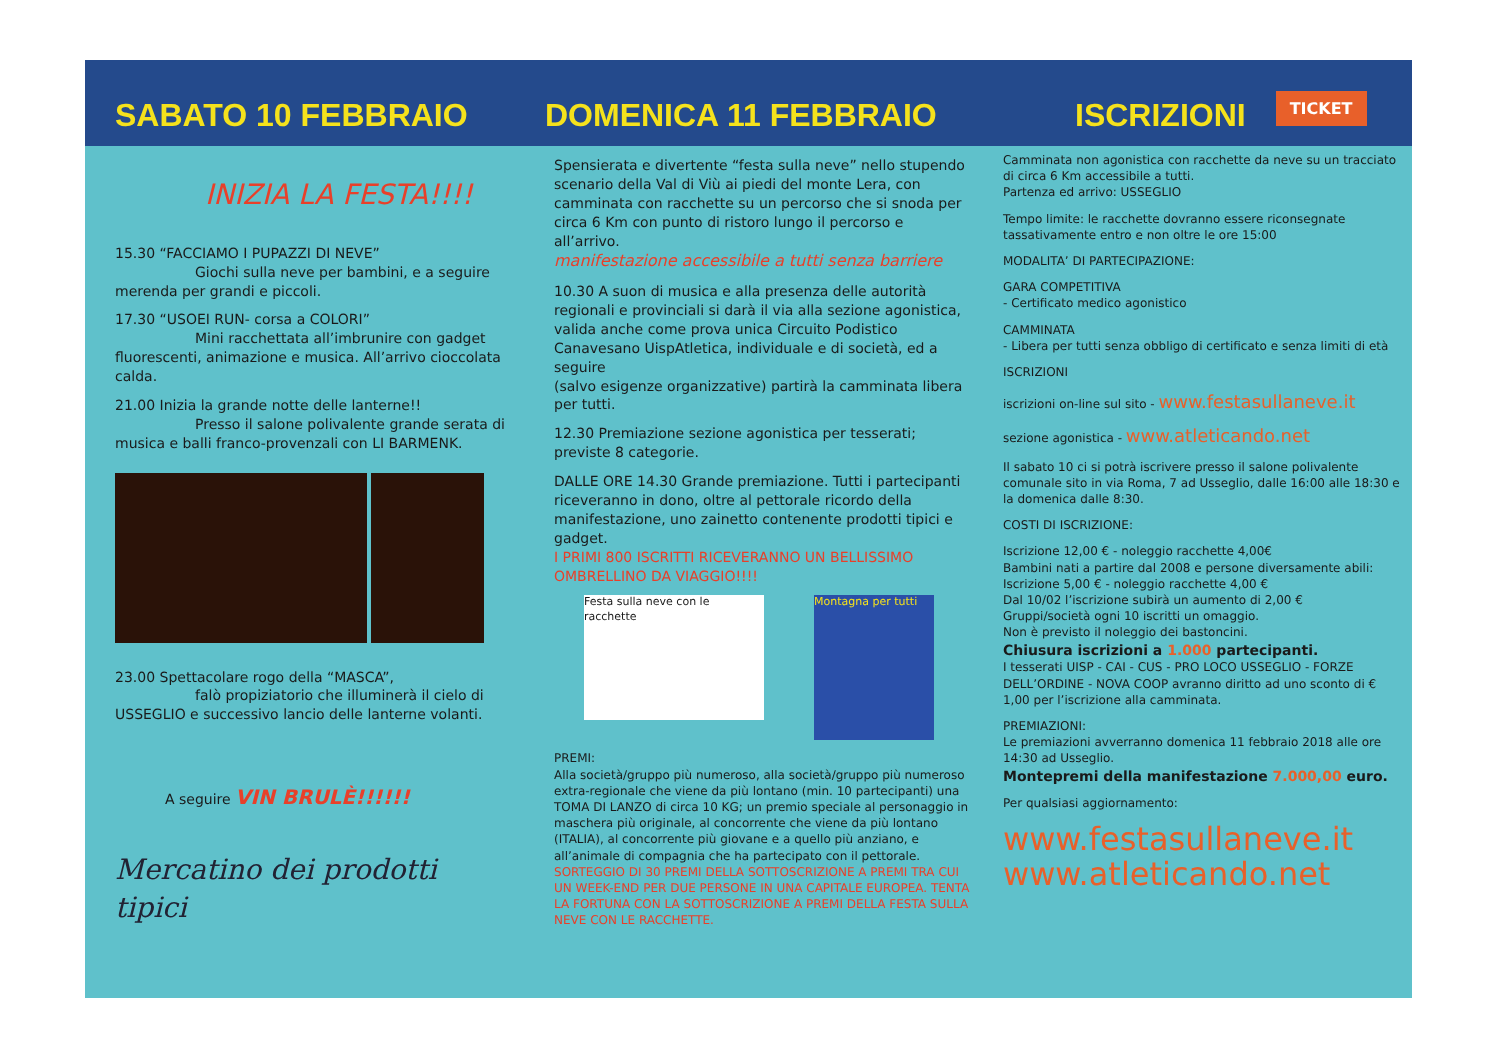SABATO 10 FEBBRAIO
DOMENICA 11 FEBBRAIO
ISCRIZIONI
TICKET
INIZIA LA FESTA!!!!
15.30 “FACCIAMO I PUPAZZI DI NEVE”
Giochi sulla neve per bambini, e a seguire merenda per grandi e piccoli.
17.30 “USOEI RUN- corsa a COLORI”
Mini racchettata all’imbrunire con gadget fluorescenti, animazione e musica. All’arrivo cioccolata calda.
21.00 Inizia la grande notte delle lanterne!!
Presso il salone polivalente grande serata di musica e balli franco-provenzali con LI BARMENK.
23.00 Spettacolare rogo della “MASCA”,
falò propiziatorio che illuminerà il cielo di USSEGLIO e successivo lancio delle lanterne volanti.
A seguire VIN BRULÈ!!!!!!
Mercatino dei prodotti tipici
Spensierata e divertente “festa sulla neve” nello stupendo scenario della Val di Viù ai piedi del monte Lera, con camminata con racchette su un percorso che si snoda per circa 6 Km con punto di ristoro lungo il percorso e all’arrivo.
manifestazione accessibile a tutti senza barriere
10.30 A suon di musica e alla presenza delle autorità regionali e provinciali si darà il via alla sezione agonistica, valida anche come prova unica Circuito Podistico Canavesano UispAtletica, individuale e di società, ed a seguire
(salvo esigenze organizzative) partirà la camminata libera per tutti.
12.30 Premiazione sezione agonistica per tesserati; previste 8 categorie.
DALLE ORE 14.30 Grande premiazione. Tutti i partecipanti riceveranno in dono, oltre al pettorale ricordo della manifestazione, uno zainetto contenente prodotti tipici e gadget.
I PRIMI 800 ISCRITTI RICEVERANNO UN BELLISSIMO OMBRELLINO DA VIAGGIO!!!!
Festa sulla neve con le racchette
Montagna per tutti
PREMI:
Alla società/gruppo più numeroso, alla società/gruppo più numeroso extra-regionale che viene da più lontano (min. 10 partecipanti) una TOMA DI LANZO di circa 10 KG; un premio speciale al personaggio in maschera più originale, al concorrente che viene da più lontano (ITALIA), al concorrente più giovane e a quello più anziano, e all’animale di compagnia che ha partecipato con il pettorale.
SORTEGGIO DI 30 PREMI DELLA SOTTOSCRIZIONE A PREMI TRA CUI UN WEEK-END PER DUE PERSONE IN UNA CAPITALE EUROPEA. TENTA LA FORTUNA CON LA SOTTOSCRIZIONE A PREMI DELLA FESTA SULLA NEVE CON LE RACCHETTE.
Camminata non agonistica con racchette da neve su un tracciato di circa 6 Km accessibile a tutti.
Partenza ed arrivo: USSEGLIO
Tempo limite: le racchette dovranno essere riconsegnate tassativamente entro e non oltre le ore 15:00
MODALITA’ DI PARTECIPAZIONE:
GARA COMPETITIVA
- Certificato medico agonistico
CAMMINATA
- Libera per tutti senza obbligo di certificato e senza limiti di età
ISCRIZIONI
iscrizioni on-line sul sito - www.festasullaneve.it
sezione agonistica - www.atleticando.net
Il sabato 10 ci si potrà iscrivere presso il salone polivalente comunale sito in via Roma, 7 ad Usseglio, dalle 16:00 alle 18:30 e la domenica dalle 8:30.
COSTI DI ISCRIZIONE:
Iscrizione 12,00 € - noleggio racchette 4,00€
Bambini nati a partire dal 2008 e persone diversamente abili:
Iscrizione 5,00 € - noleggio racchette 4,00 €
Dal 10/02 l’iscrizione subirà un aumento di 2,00 €
Gruppi/società ogni 10 iscritti un omaggio.
Non è previsto il noleggio dei bastoncini.
Chiusura iscrizioni a 1.000 partecipanti.
I tesserati UISP - CAI - CUS - PRO LOCO USSEGLIO - FORZE DELL’ORDINE - NOVA COOP avranno diritto ad uno sconto di € 1,00 per l’iscrizione alla camminata.
PREMIAZIONI:
Le premiazioni avverranno domenica 11 febbraio 2018 alle ore 14:30 ad Usseglio.
Montepremi della manifestazione 7.000,00 euro.
Per qualsiasi aggiornamento:
www.festasullaneve.it
www.atleticando.net